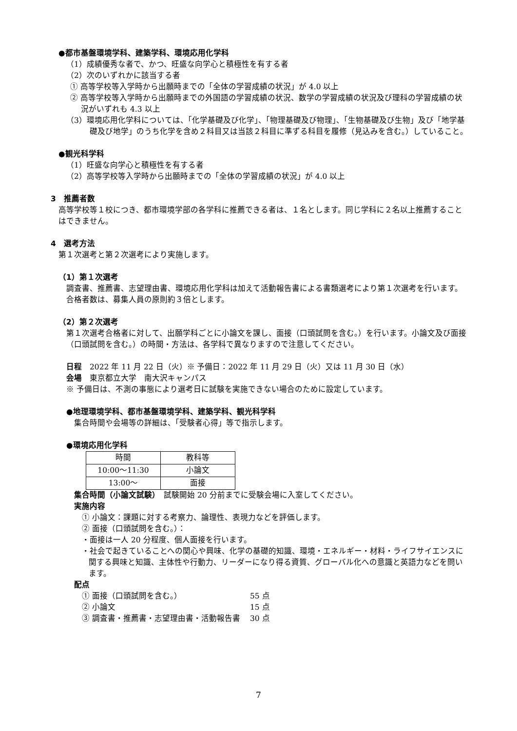●都市基盤環境学科、建築学科、環境応用化学科
（1）成績優秀な者で、かつ、旺盛な向学心と積極性を有する者
（2）次のいずれかに該当する者
① 高等学校等入学時から出願時までの「全体の学習成績の状況」が 4.0 以上
② 高等学校等入学時から出願時までの外国語の学習成績の状況、数学の学習成績の状況及び理科の学習成績の状況がいずれも 4.3 以上
（3）環境応用化学科については、「化学基礎及び化学」、「物理基礎及び物理」、「生物基礎及び生物」及び「地学基礎及び地学」のうち化学を含め２科目又は当該２科目に準ずる科目を履修（見込みを含む。）していること。
●観光科学科
（1）旺盛な向学心と積極性を有する者
（2）高等学校等入学時から出願時までの「全体の学習成績の状況」が 4.0 以上
3　推薦者数
高等学校等１校につき、都市環境学部の各学科に推薦できる者は、１名とします。同じ学科に２名以上推薦することはできません。
4　選考方法
第１次選考と第２次選考により実施します。
（1）第１次選考
調査書、推薦書、志望理由書、環境応用化学科は加えて活動報告書による書類選考により第１次選考を行います。合格者数は、募集人員の原則約３倍とします。
（2）第２次選考
第１次選考合格者に対して、出願学科ごとに小論文を課し、面接（口頭試問を含む。）を行います。小論文及び面接（口頭試問を含む。）の時間・方法は、各学科で異なりますので注意してください。
日程　2022 年 11 月 22 日（火）※ 予備日：2022 年 11 月 29 日（火）又は 11 月 30 日（水）
会場　東京都立大学　南大沢キャンパス
※ 予備日は、不測の事態により選考日に試験を実施できない場合のために設定しています。
●地理環境学科、都市基盤環境学科、建築学科、観光科学科
集合時間や会場等の詳細は、「受験者心得」等で指示します。
●環境応用化学科
| 時間 | 教科等 |
| --- | --- |
| 10:00～11:30 | 小論文 |
| 13:00～ | 面接 |
集合時間（小論文試験）　試験開始 20 分前までに受験会場に入室してください。
実施内容
① 小論文：課題に対する考察力、論理性、表現力などを評価します。
② 面接（口頭試問を含む。）：
・面接は一人 20 分程度、個人面接を行います。
・社会で起きていることへの関心や興味、化学の基礎的知識、環境・エネルギー・材料・ライフサイエンスに関する興味と知識、主体性や行動力、リーダーになり得る資質、グローバル化への意識と英語力などを問います。
配点
① 面接（口頭試問を含む。） 55 点
② 小論文 15 点
③ 調査書・推薦書・志望理由書・活動報告書 30 点
7